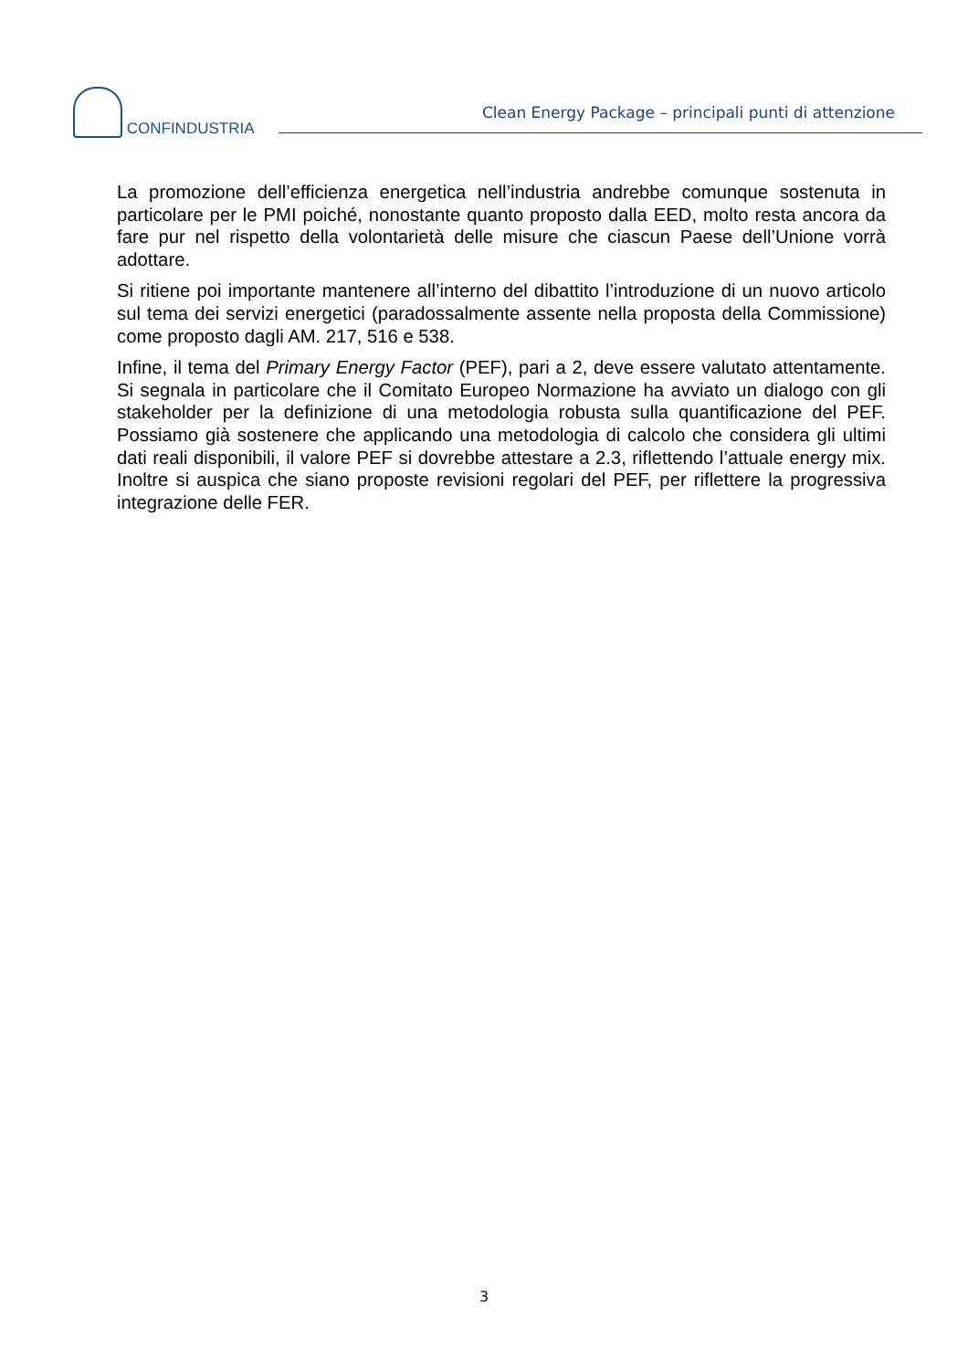CONFINDUSTRIA
Clean Energy Package – principali punti di attenzione
La promozione dell’efficienza energetica nell’industria andrebbe comunque sostenuta in particolare per le PMI poiché, nonostante quanto proposto dalla EED, molto resta ancora da fare pur nel rispetto della volontarietà delle misure che ciascun Paese dell’Unione vorrà adottare.
Si ritiene poi importante mantenere all’interno del dibattito l’introduzione di un nuovo articolo sul tema dei servizi energetici (paradossalmente assente nella proposta della Commissione) come proposto dagli AM. 217, 516 e 538.
Infine, il tema del Primary Energy Factor (PEF), pari a 2, deve essere valutato attentamente. Si segnala in particolare che il Comitato Europeo Normazione ha avviato un dialogo con gli stakeholder per la definizione di una metodologia robusta sulla quantificazione del PEF. Possiamo già sostenere che applicando una metodologia di calcolo che considera gli ultimi dati reali disponibili, il valore PEF si dovrebbe attestare a 2.3, riflettendo l’attuale energy mix. Inoltre si auspica che siano proposte revisioni regolari del PEF, per riflettere la progressiva integrazione delle FER.
3